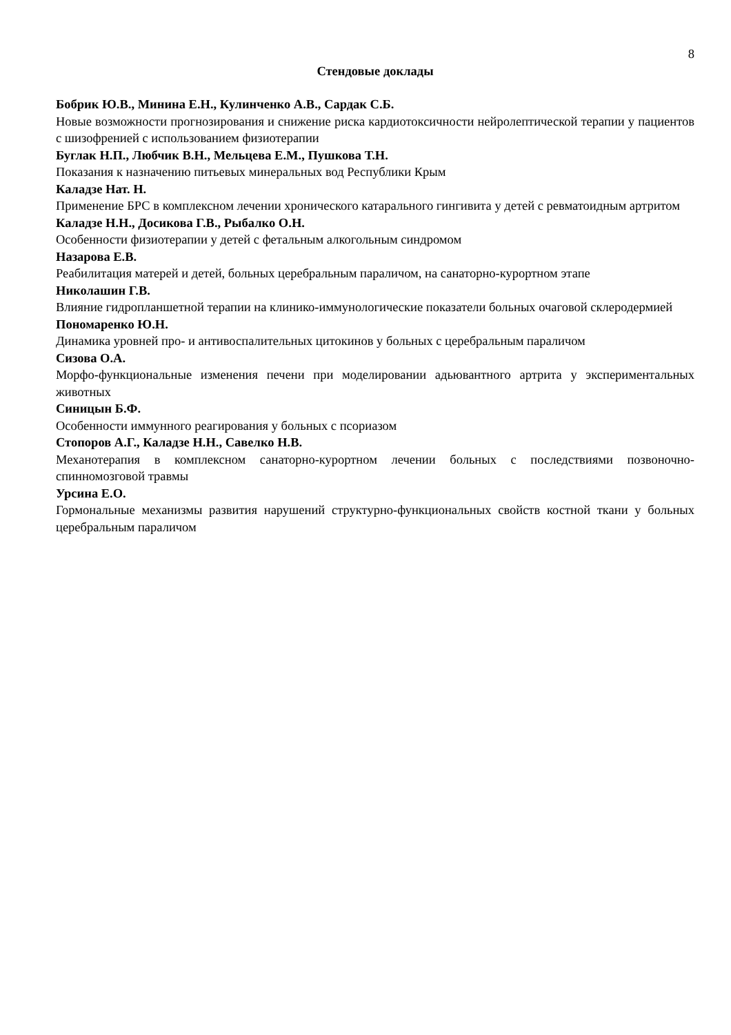8
Стендовые доклады
Бобрик Ю.В., Минина Е.Н., Кулинченко А.В., Сардак С.Б.
Новые возможности прогнозирования и снижение риска кардиотоксичности нейролептической терапии у пациентов с шизофренией с использованием физиотерапии
Буглак Н.П., Любчик В.Н., Мельцева Е.М., Пушкова Т.Н.
Показания к назначению питьевых минеральных вод Республики Крым
Каладзе Нат. Н.
Применение БРС в комплексном лечении хронического катарального гингивита у детей с ревматоидным артритом
Каладзе Н.Н., Досикова Г.В., Рыбалко О.Н.
Особенности физиотерапии у детей с фетальным алкогольным синдромом
Назарова Е.В.
Реабилитация матерей и детей, больных церебральным параличом, на санаторно-курортном этапе
Николашин Г.В.
Влияние гидропланшетной терапии на клинико-иммунологические показатели больных очаговой склеродермией
Пономаренко Ю.Н.
Динамика уровней про- и антивоспалительных цитокинов у больных с церебральным параличом
Сизова О.А.
Морфо-функциональные изменения печени при моделировании адьювантного артрита у экспериментальных животных
Синицын Б.Ф.
Особенности иммунного реагирования у больных с псориазом
Стопоров А.Г., Каладзе Н.Н., Савелко Н.В.
Механотерапия в комплексном санаторно-курортном лечении больных с последствиями позвоночно-спинномозговой травмы
Урсина Е.О.
Гормональные механизмы развития нарушений структурно-функциональных свойств костной ткани у больных церебральным параличом